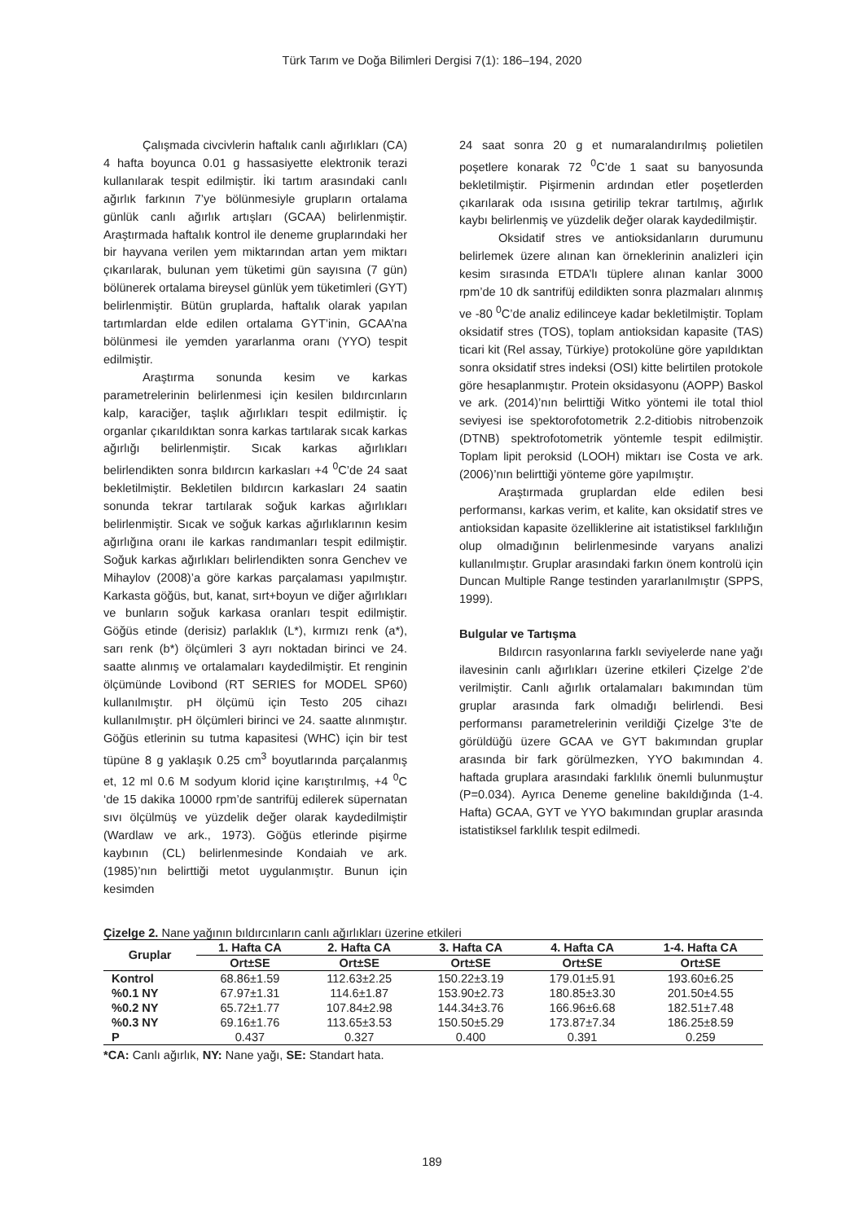Türk Tarım ve Doğa Bilimleri Dergisi 7(1): 186–194, 2020
Çalışmada civcivlerin haftalık canlı ağırlıkları (CA) 4 hafta boyunca 0.01 g hassasiyette elektronik terazi kullanılarak tespit edilmiştir. İki tartım arasındaki canlı ağırlık farkının 7’ye bölünmesiyle grupların ortalama günlük canlı ağırlık artışları (GCAA) belirlenmiştir. Araştırmada haftalık kontrol ile deneme gruplarındaki her bir hayvana verilen yem miktarından artan yem miktarı çıkarılarak, bulunan yem tüketimi gün sayısına (7 gün) bölünerek ortalama bireysel günlük yem tüketimleri (GYT) belirlenmiştir. Bütün gruplarda, haftalık olarak yapılan tartımlardan elde edilen ortalama GYT’inin, GCAA’na bölünmesi ile yemden yararlanma oranı (YYO) tespit edilmiştir.
Araştırma sonunda kesim ve karkas parametrelerinin belirlenmesi için kesilen bıldırcınların kalp, karaciğer, taşlık ağırlıkları tespit edilmiştir. İç organlar çıkarıldıktan sonra karkas tartılarak sıcak karkas ağırlığı belirlenmiştir. Sıcak karkas ağırlıkları belirlendikten sonra bıldırcın karkasları +4 <sup>0</sup>C’de 24 saat bekletilmiştir. Bekletilen bıldırcın karkasları 24 saatin sonunda tekrar tartılarak soğuk karkas ağırlıkları belirlenmiştir. Sıcak ve soğuk karkas ağırlıklarının kesim ağırlığına oranı ile karkas randımanları tespit edilmiştir. Soğuk karkas ağırlıkları belirlendikten sonra Genchev ve Mihaylov (2008)’a göre karkas parçalaması yapılmıştır. Karkasta göğüs, but, kanat, sırt+boyun ve diğer ağırlıkları ve bunların soğuk karkasa oranları tespit edilmiştir. Göğüs etinde (derisiz) parlaklık (L*), kırmızı renk (a*), sarı renk (b*) ölçümleri 3 ayrı noktadan birinci ve 24. saatte alınmış ve ortalamaları kaydedilmiştir. Et renginin ölçümünde Lovibond (RT SERIES for MODEL SP60) kullanılmıştır. pH ölçümü için Testo 205 cihazı kullanılmıştır. pH ölçümleri birinci ve 24. saatte alınmıştır. Göğüs etlerinin su tutma kapasitesi (WHC) için bir test tüpüne 8 g yaklaşık 0.25 cm<sup>3</sup> boyutlarında parçalanmış et, 12 ml 0.6 M sodyum klorid içine karıştırılmış, +4 <sup>0</sup>C ‘de 15 dakika 10000 rpm’de santrifüj edilerek süpernatan sıvı ölçülmüş ve yüzdelik değer olarak kaydedilmiştir (Wardlaw ve ark., 1973). Göğüs etlerinde pişirme kaybının (CL) belirlenmesinde Kondaiah ve ark. (1985)’nın belirttiği metot uygulanmıştır. Bunun için kesimden
24 saat sonra 20 g et numaralandırılmış polietilen poşetlere konarak 72 <sup>0</sup>C’de 1 saat su banyosunda bekletilmiştir. Pişirmenin ardından etler poşetlerden çıkarılarak oda ısısına getirilip tekrar tartılmış, ağırlık kaybı belirlenmiş ve yüzdelik değer olarak kaydedilmiştir.
Oksidatif stres ve antioksidanların durumunu belirlemek üzere alınan kan örneklerinin analizleri için kesim sırasında ETDA’lı tüplere alınan kanlar 3000 rpm’de 10 dk santrifüj edildikten sonra plazmaları alınmış ve -80 <sup>0</sup>C’de analiz edilinceye kadar bekletilmiştir. Toplam oksidatif stres (TOS), toplam antioksidan kapasite (TAS) ticari kit (Rel assay, Türkiye) protokolüne göre yapıldıktan sonra oksidatif stres indeksi (OSI) kitte belirtilen protokole göre hesaplanmıştır. Protein oksidasyonu (AOPP) Baskol ve ark. (2014)’nın belirttiği Witko yöntemi ile total thiol seviyesi ise spektorofotometrik 2.2-ditiobis nitrobenzoik (DTNB) spektrofotometrik yöntemle tespit edilmiştir. Toplam lipit peroksid (LOOH) miktarı ise Costa ve ark. (2006)’nın belirttiği yönteme göre yapılmıştır.
Araştırmada gruplardan elde edilen besi performansı, karkas verim, et kalite, kan oksidatif stres ve antioksidan kapasite özelliklerine ait istatistiksel farklılığın olup olmadığının belirlenmesinde varyans analizi kullanılmıştır. Gruplar arasındaki farkın önem kontrolü için Duncan Multiple Range testinden yararlanılmıştır (SPPS, 1999).
Bulgular ve Tartışma
Bıldırcın rasyonlarına farklı seviyelerde nane yağı ilavesinin canlı ağırlıkları üzerine etkileri Çizelge 2’de verilmiştir. Canlı ağırlık ortalamaları bakımından tüm gruplar arasında fark olmadığı belirlendi. Besi performansı parametrelerinin verildiği Çizelge 3’te de görüldüğü üzere GCAA ve GYT bakımından gruplar arasında bir fark görülmezken, YYO bakımından 4. haftada gruplara arasındaki farklılık önemli bulunmuştur (P=0.034). Ayrıca Deneme geneline bakıldığında (1-4. Hafta) GCAA, GYT ve YYO bakımından gruplar arasında istatistiksel farklılık tespit edilmedi.
Çizelge 2. Nane yağının bıldırcınların canlı ağırlıkları üzerine etkileri
| Gruplar | 1. Hafta CA | 2. Hafta CA | 3. Hafta CA | 4. Hafta CA | 1-4. Hafta CA |
| --- | --- | --- | --- | --- | --- |
| | Ort±SE | Ort±SE | Ort±SE | Ort±SE | Ort±SE |
| Kontrol | 68.86±1.59 | 112.63±2.25 | 150.22±3.19 | 179.01±5.91 | 193.60±6.25 |
| %0.1 NY | 67.97±1.31 | 114.6±1.87 | 153.90±2.73 | 180.85±3.30 | 201.50±4.55 |
| %0.2 NY | 65.72±1.77 | 107.84±2.98 | 144.34±3.76 | 166.96±6.68 | 182.51±7.48 |
| %0.3 NY | 69.16±1.76 | 113.65±3.53 | 150.50±5.29 | 173.87±7.34 | 186.25±8.59 |
| P | 0.437 | 0.327 | 0.400 | 0.391 | 0.259 |
*CA: Canlı ağırlık, NY: Nane yağı, SE: Standart hata.
189